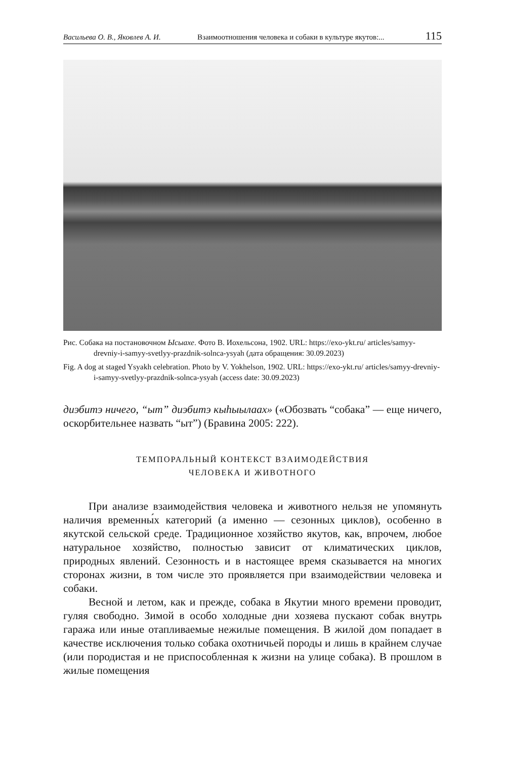Васильева О. В., Яковлев А. И. Взаимоотношения человека и собаки в культуре якутов:... 115
Рис. Собака на постановочном Ысыахе. Фото В. Иохельсона, 1902. URL: https://exo-ykt.ru/ articles/samyy-drevniy-i-samyy-svetlyy-prazdnik-solnca-ysyah (дата обращения: 30.09.2023)
Fig. A dog at staged Ysyakh celebration. Photo by V. Yokhelson, 1902. URL: https://exo-ykt.ru/ articles/samyy-drevniy-i-samyy-svetlyy-prazdnik-solnca-ysyah (access date: 30.09.2023)
диэбитэ ничего, “ыт” диэбитэ кыһыылаах» («Обозвать “собака” — еще ничего, оскорбительнее назвать “ыт”) (Бравина 2005: 222).
ТЕМПОРАЛЬНЫЙ КОНТЕКСТ ВЗАИМОДЕЙСТВИЯ
ЧЕЛОВЕКА И ЖИВОТНОГО
При анализе взаимодействия человека и животного нельзя не упомянуть наличия временны́х категорий (а именно — сезонных циклов), особенно в якутской сельской среде. Традиционное хозяйство якутов, как, впрочем, любое натуральное хозяйство, полностью зависит от климатических циклов, природных явлений. Сезонность и в настоящее время сказывается на многих сторонах жизни, в том числе это проявляется при взаимодействии человека и собаки.
Весной и летом, как и прежде, собака в Якутии много времени проводит, гуляя свободно. Зимой в особо холодные дни хозяева пускают собак внутрь гаража или иные отапливаемые нежилые помещения. В жилой дом попадает в качестве исключения только собака охотничьей породы и лишь в крайнем случае (или породистая и не приспособленная к жизни на улице собака). В прошлом в жилые помещения